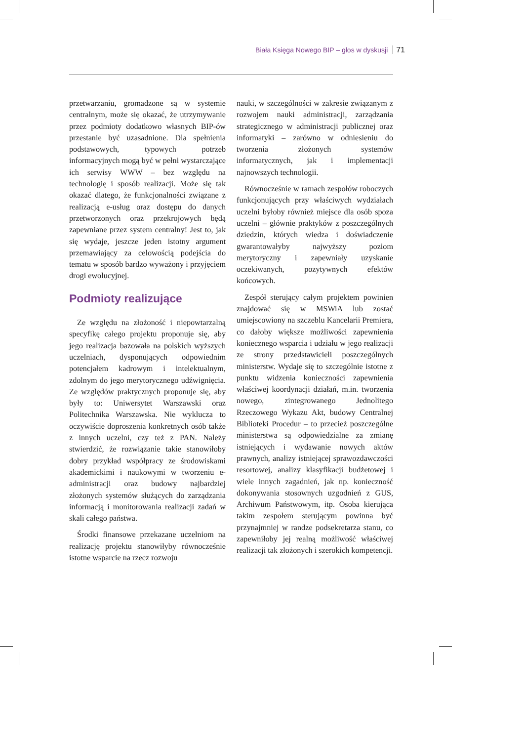Biała Księga Nowego BIP – głos w dyskusji 71
przetwarzaniu, gromadzone są w systemie centralnym, może się okazać, że utrzymywanie przez podmioty dodatkowo własnych BIP-ów przestanie być uzasadnione. Dla spełnienia podstawowych, typowych potrzeb informacyjnych mogą być w pełni wystarczające ich serwisy WWW – bez względu na technologię i sposób realizacji. Może się tak okazać dlatego, że funkcjonalności związane z realizacją e-usług oraz dostępu do danych przetworzonych oraz przekrojowych będą zapewniane przez system centralny! Jest to, jak się wydaje, jeszcze jeden istotny argument przemawiający za celowością podejścia do tematu w sposób bardzo wyważony i przyjęciem drogi ewolucyjnej.
Podmioty realizujące
Ze względu na złożoność i niepowtarzalną specyfikę całego projektu proponuje się, aby jego realizacja bazowała na polskich wyższych uczelniach, dysponujących odpowiednim potencjałem kadrowym i intelektualnym, zdolnym do jego merytorycznego udźwignięcia. Ze względów praktycznych proponuje się, aby były to: Uniwersytet Warszawski oraz Politechnika Warszawska. Nie wyklucza to oczywiście doproszenia konkretnych osób także z innych uczelni, czy też z PAN. Należy stwierdzić, że rozwiązanie takie stanowiłoby dobry przykład współpracy ze środowiskami akademickimi i naukowymi w tworzeniu e-administracji oraz budowy najbardziej złożonych systemów służących do zarządzania informacją i monitorowania realizacji zadań w skali całego państwa.
Środki finansowe przekazane uczelniom na realizację projektu stanowiłyby równocześnie istotne wsparcie na rzecz rozwoju
nauki, w szczególności w zakresie związanym z rozwojem nauki administracji, zarządzania strategicznego w administracji publicznej oraz informatyki – zarówno w odniesieniu do tworzenia złożonych systemów informatycznych, jak i implementacji najnowszych technologii.
Równocześnie w ramach zespołów roboczych funkcjonujących przy właściwych wydziałach uczelni byłoby również miejsce dla osób spoza uczelni – głównie praktyków z poszczególnych dziedzin, których wiedza i doświadczenie gwarantowałyby najwyższy poziom merytoryczny i zapewniały uzyskanie oczekiwanych, pozytywnych efektów końcowych.
Zespół sterujący całym projektem powinien znajdować się w MSWiA lub zostać umiejscowiony na szczeblu Kancelarii Premiera, co dałoby większe możliwości zapewnienia koniecznego wsparcia i udziału w jego realizacji ze strony przedstawicieli poszczególnych ministerstw. Wydaje się to szczególnie istotne z punktu widzenia konieczności zapewnienia właściwej koordynacji działań, m.in. tworzenia nowego, zintegrowanego Jednolitego Rzeczowego Wykazu Akt, budowy Centralnej Biblioteki Procedur – to przecież poszczególne ministerstwa są odpowiedzialne za zmianę istniejących i wydawanie nowych aktów prawnych, analizy istniejącej sprawozdawczości resortowej, analizy klasyfikacji budżetowej i wiele innych zagadnień, jak np. konieczność dokonywania stosownych uzgodnień z GUS, Archiwum Państwowym, itp. Osoba kierująca takim zespołem sterującym powinna być przynajmniej w randze podsekretarza stanu, co zapewniłoby jej realną możliwość właściwej realizacji tak złożonych i szerokich kompetencji.